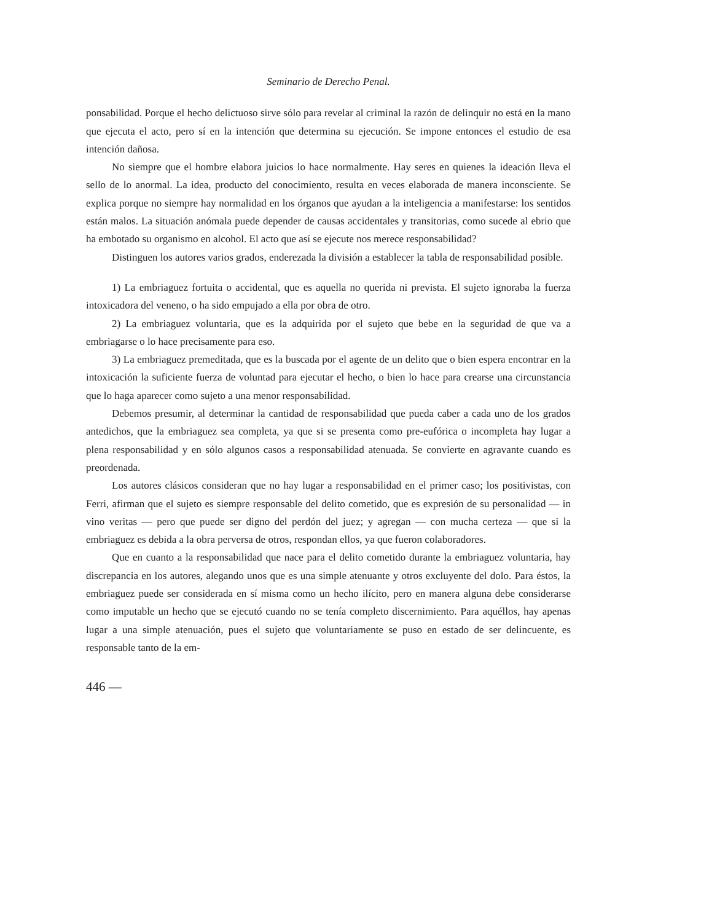Seminario de Derecho Penal.
ponsabilidad. Porque el hecho delictuoso sirve sólo para revelar al criminal la razón de delinquir no está en la mano que ejecuta el acto, pero sí en la intención que determina su ejecución. Se impone entonces el estudio de esa intención dañosa.
No siempre que el hombre elabora juicios lo hace normalmente. Hay seres en quienes la ideación lleva el sello de lo anormal. La idea, producto del conocimiento, resulta en veces elaborada de manera inconsciente. Se explica porque no siempre hay normalidad en los órganos que ayudan a la inteligencia a manifestarse: los sentidos están malos. La situación anómala puede depender de causas accidentales y transitorias, como sucede al ebrio que ha embotado su organismo en alcohol. El acto que así se ejecute nos merece responsabilidad?
Distinguen los autores varios grados, enderezada la división a establecer la tabla de responsabilidad posible.
1) La embriaguez fortuita o accidental, que es aquella no querida ni prevista. El sujeto ignoraba la fuerza intoxicadora del veneno, o ha sido empujado a ella por obra de otro.
2) La embriaguez voluntaria, que es la adquirida por el sujeto que bebe en la seguridad de que va a embriagarse o lo hace precisamente para eso.
3) La embriaguez premeditada, que es la buscada por el agente de un delito que o bien espera encontrar en la intoxicación la suficiente fuerza de voluntad para ejecutar el hecho, o bien lo hace para crearse una circunstancia que lo haga aparecer como sujeto a una menor responsabilidad.
Debemos presumir, al determinar la cantidad de responsabilidad que pueda caber a cada uno de los grados antedichos, que la embriaguez sea completa, ya que si se presenta como pre-eufórica o incompleta hay lugar a plena responsabilidad y en sólo algunos casos a responsabilidad atenuada. Se convierte en agravante cuando es preordenada.
Los autores clásicos consideran que no hay lugar a responsabilidad en el primer caso; los positivistas, con Ferri, afirman que el sujeto es siempre responsable del delito cometido, que es expresión de su personalidad — in vino veritas — pero que puede ser digno del perdón del juez; y agregan — con mucha certeza — que si la embriaguez es debida a la obra perversa de otros, respondan ellos, ya que fueron colaboradores.
Que en cuanto a la responsabilidad que nace para el delito cometido durante la embriaguez voluntaria, hay discrepancia en los autores, alegando unos que es una simple atenuante y otros excluyente del dolo. Para éstos, la embriaguez puede ser considerada en sí misma como un hecho ilícito, pero en manera alguna debe considerarse como imputable un hecho que se ejecutó cuando no se tenía completo discernimiento. Para aquéllos, hay apenas lugar a una simple atenuación, pues el sujeto que voluntariamente se puso en estado de ser delincuente, es responsable tanto de la em-
446 —